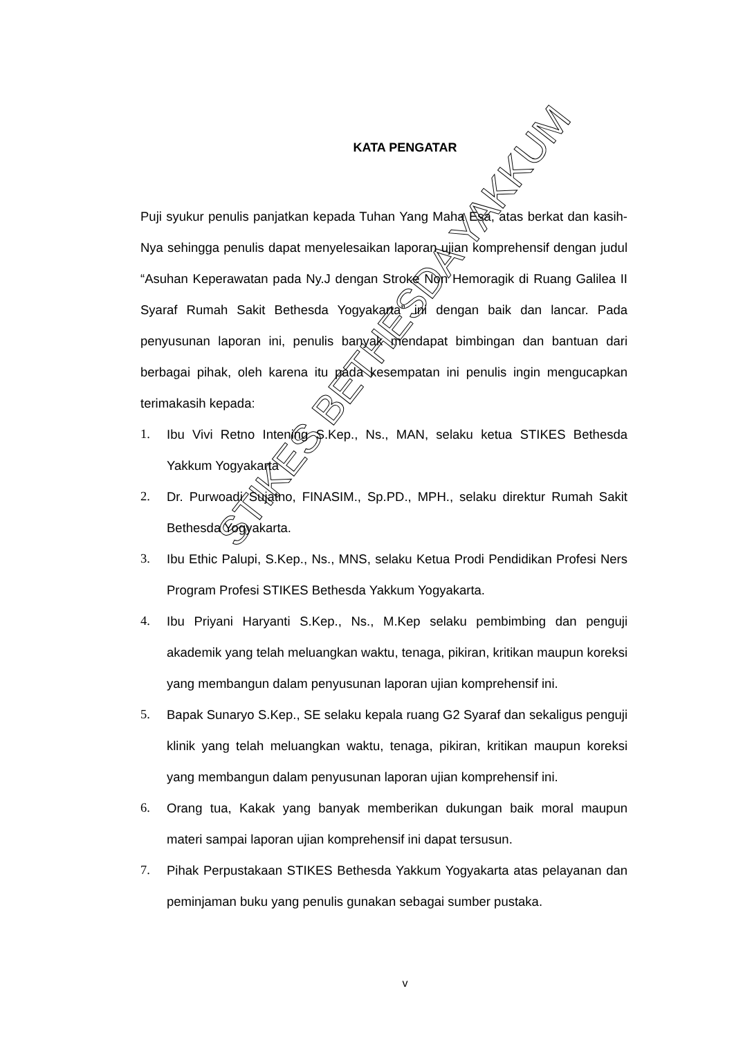KATA PENGATAR
Puji syukur penulis panjatkan kepada Tuhan Yang Maha Esa, atas berkat dan kasih-Nya sehingga penulis dapat menyelesaikan laporan ujian komprehensif dengan judul “Asuhan Keperawatan pada Ny.J dengan Stroke Non Hemoragik di Ruang Galilea II Syaraf Rumah Sakit Bethesda Yogyakarta” ini dengan baik dan lancar. Pada penyusunan laporan ini, penulis banyak mendapat bimbingan dan bantuan dari berbagai pihak, oleh karena itu pada kesempatan ini penulis ingin mengucapkan terimakasih kepada:
1. Ibu Vivi Retno Intening S.Kep., Ns., MAN, selaku ketua STIKES Bethesda Yakkum Yogyakarta
2. Dr. Purwoadi Sujatno, FINASIM., Sp.PD., MPH., selaku direktur Rumah Sakit Bethesda Yogyakarta.
3. Ibu Ethic Palupi, S.Kep., Ns., MNS, selaku Ketua Prodi Pendidikan Profesi Ners Program Profesi STIKES Bethesda Yakkum Yogyakarta.
4. Ibu Priyani Haryanti S.Kep., Ns., M.Kep selaku pembimbing dan penguji akademik yang telah meluangkan waktu, tenaga, pikiran, kritikan maupun koreksi yang membangun dalam penyusunan laporan ujian komprehensif ini.
5. Bapak Sunaryo S.Kep., SE selaku kepala ruang G2 Syaraf dan sekaligus penguji klinik yang telah meluangkan waktu, tenaga, pikiran, kritikan maupun koreksi yang membangun dalam penyusunan laporan ujian komprehensif ini.
6. Orang tua, Kakak yang banyak memberikan dukungan baik moral maupun materi sampai laporan ujian komprehensif ini dapat tersusun.
7. Pihak Perpustakaan STIKES Bethesda Yakkum Yogyakarta atas pelayanan dan peminjaman buku yang penulis gunakan sebagai sumber pustaka.
STIKES BETHESDA YAKKUM
v